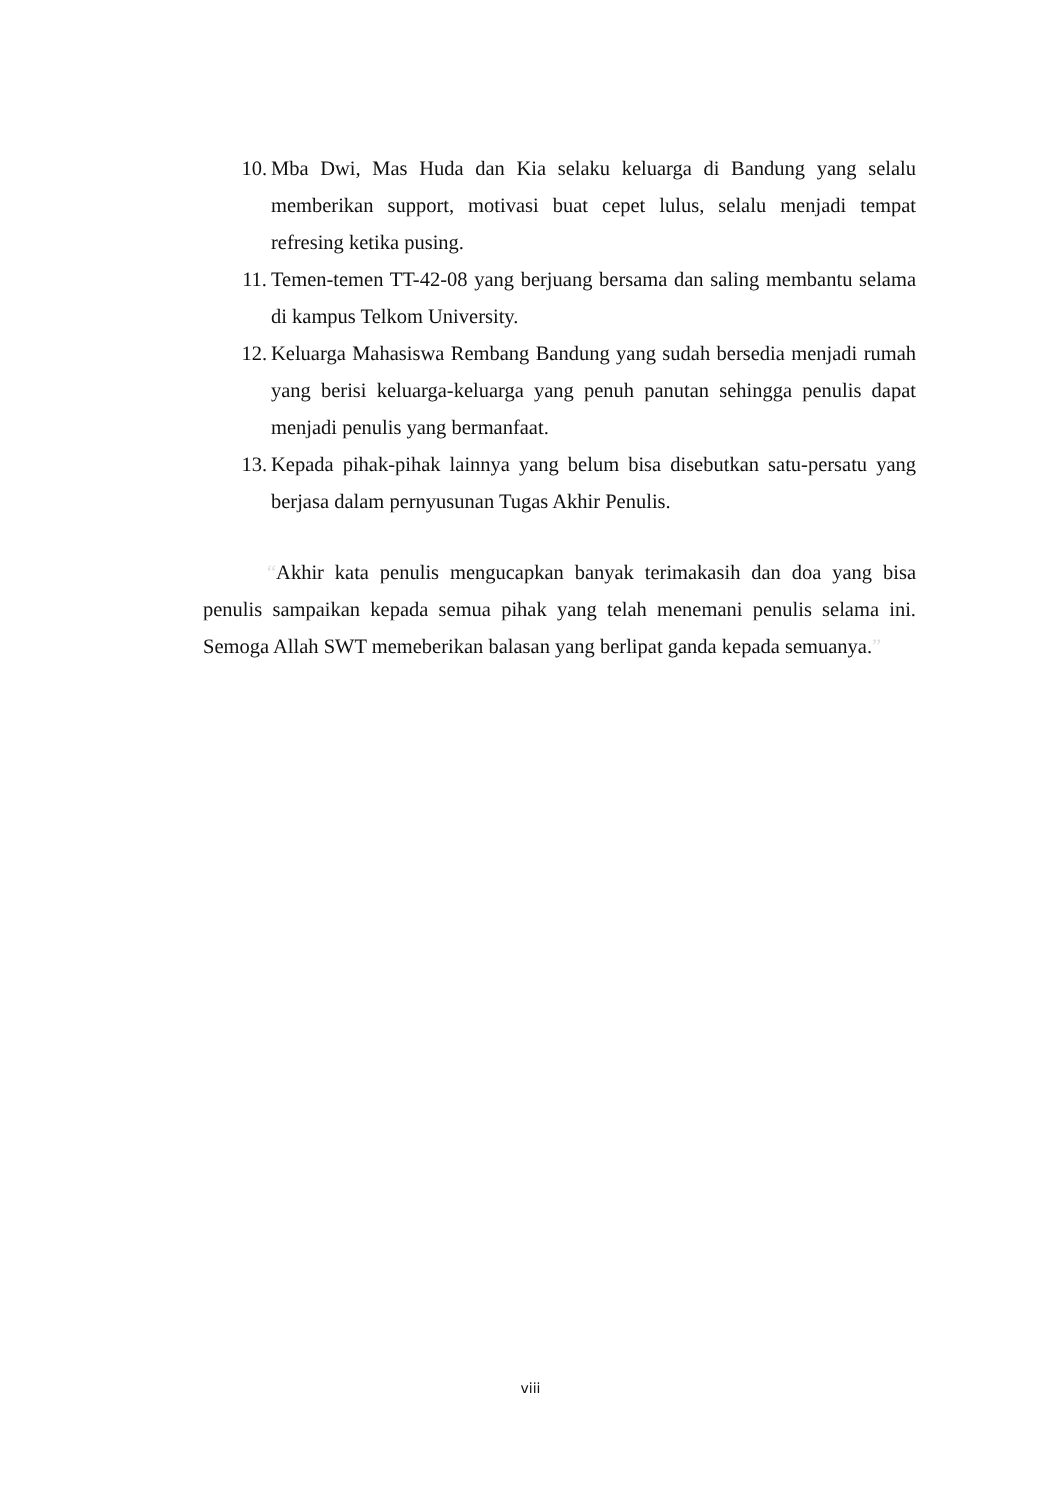10. Mba Dwi, Mas Huda dan Kia selaku keluarga di Bandung yang selalu memberikan support, motivasi buat cepet lulus, selalu menjadi tempat refresing ketika pusing.
11. Temen-temen TT-42-08 yang berjuang bersama dan saling membantu selama di kampus Telkom University.
12. Keluarga Mahasiswa Rembang Bandung yang sudah bersedia menjadi rumah yang berisi keluarga-keluarga yang penuh panutan sehingga penulis dapat menjadi penulis yang bermanfaat.
13. Kepada pihak-pihak lainnya yang belum bisa disebutkan satu-persatu yang berjasa dalam pernyusunan Tugas Akhir Penulis.
“Akhir kata penulis mengucapkan banyak terimakasih dan doa yang bisa penulis sampaikan kepada semua pihak yang telah menemani penulis selama ini. Semoga Allah SWT memeberikan balasan yang berlipat ganda kepada semuanya.”
viii